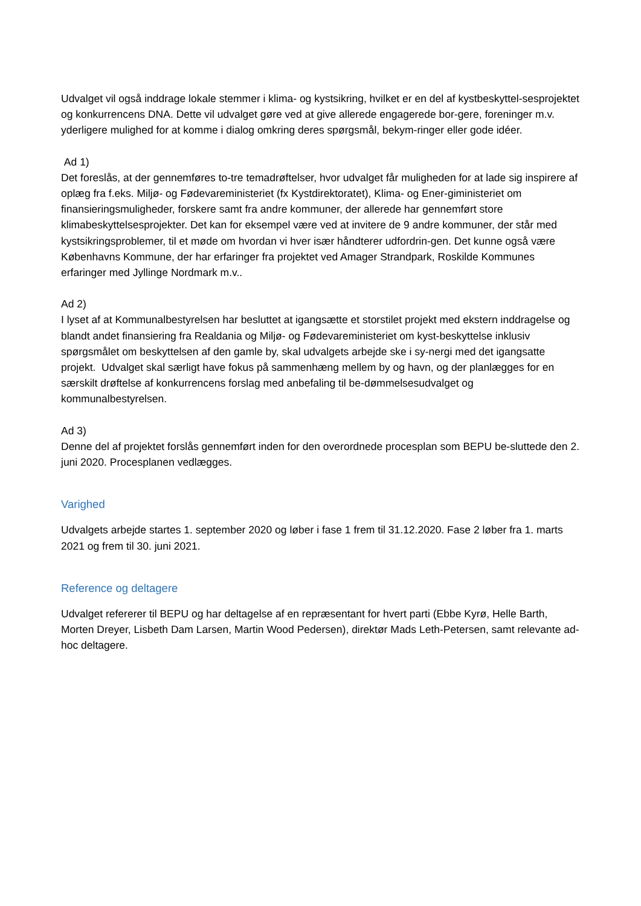Udvalget vil også inddrage lokale stemmer i klima- og kystsikring, hvilket er en del af kystbeskyttel-sesprojektet og konkurrencens DNA. Dette vil udvalget gøre ved at give allerede engagerede bor-gere, foreninger m.v. yderligere mulighed for at komme i dialog omkring deres spørgsmål, bekym-ringer eller gode idéer.
Ad 1)
Det foreslås, at der gennemføres to-tre temadrøftelser, hvor udvalget får muligheden for at lade sig inspirere af oplæg fra f.eks. Miljø- og Fødevareministeriet (fx Kystdirektoratet), Klima- og Ener-giministeriet om finansieringsmuligheder, forskere samt fra andre kommuner, der allerede har gennemført store klimabeskyttelsesprojekter. Det kan for eksempel være ved at invitere de 9 andre kommuner, der står med kystsikringsproblemer, til et møde om hvordan vi hver især håndterer udfordrin-gen. Det kunne også være Københavns Kommune, der har erfaringer fra projektet ved Amager Strandpark, Roskilde Kommunes erfaringer med Jyllinge Nordmark m.v..
Ad 2)
I lyset af at Kommunalbestyrelsen har besluttet at igangsætte et storstilet projekt med ekstern inddragelse og blandt andet finansiering fra Realdania og Miljø- og Fødevareministeriet om kyst-beskyttelse inklusiv spørgsmålet om beskyttelsen af den gamle by, skal udvalgets arbejde ske i sy-nergi med det igangsatte projekt. Udvalget skal særligt have fokus på sammenhæng mellem by og havn, og der planlægges for en særskilt drøftelse af konkurrencens forslag med anbefaling til be-dømmelsesudvalget og kommunalbestyrelsen.
Ad 3)
Denne del af projektet forslås gennemført inden for den overordnede procesplan som BEPU be-sluttede den 2. juni 2020. Procesplanen vedlægges.
Varighed
Udvalgets arbejde startes 1. september 2020 og løber i fase 1 frem til 31.12.2020. Fase 2 løber fra 1. marts 2021 og frem til 30. juni 2021.
Reference og deltagere
Udvalget refererer til BEPU og har deltagelse af en repræsentant for hvert parti (Ebbe Kyrø, Helle Barth, Morten Dreyer, Lisbeth Dam Larsen, Martin Wood Pedersen), direktør Mads Leth-Petersen, samt relevante ad-hoc deltagere.